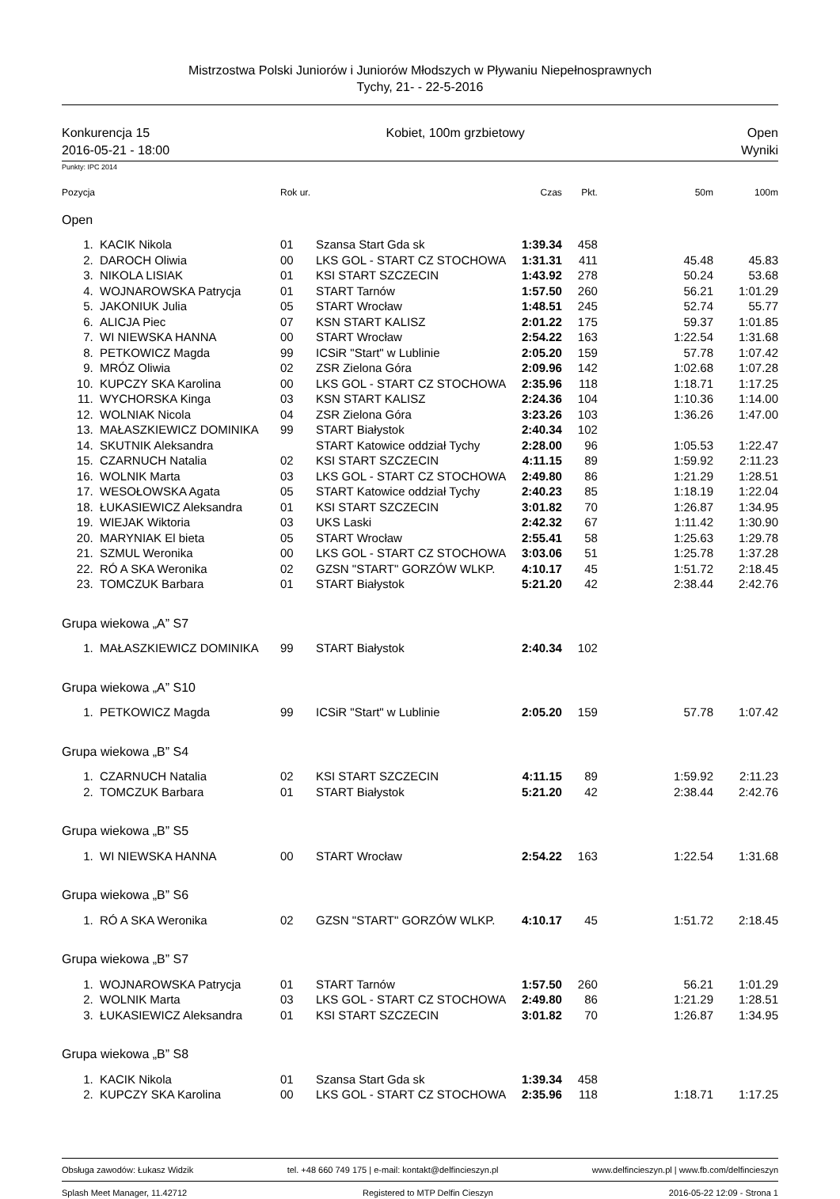Mistrzostwa Polski Juniorów i Juniorów Młodszych w Pływaniu Niepełnosprawnych
Tychy, 21- - 22-5-2016
Konkurencja 15
2016-05-21 - 18:00 Kobiet, 100m grzbietowy Open
Wyniki
Punkty: IPC 2014
| Pozycja | | Rok ur. | | Czas | Pkt. | 50m | 100m |
| --- | --- | --- | --- | --- | --- | --- | --- |
| Open | | | | | | | |
| 1. | KACIK Nikola | 01 | Szansa Start Gda sk | 1:39.34 | 458 | | |
| 2. | DAROCH Oliwia | 00 | LKS GOL - START CZ STOCHOWA | 1:31.31 | 411 | 45.48 | 45.83 |
| 3. | NIKOLA LISIAK | 01 | KSI START SZCZECIN | 1:43.92 | 278 | 50.24 | 53.68 |
| 4. | WOJNAROWSKA Patrycja | 01 | START Tarnów | 1:57.50 | 260 | 56.21 | 1:01.29 |
| 5. | JAKONIUK Julia | 05 | START Wrocław | 1:48.51 | 245 | 52.74 | 55.77 |
| 6. | ALICJA Piec | 07 | KSN START KALISZ | 2:01.22 | 175 | 59.37 | 1:01.85 |
| 7. | WI NIEWSKA HANNA | 00 | START Wrocław | 2:54.22 | 163 | 1:22.54 | 1:31.68 |
| 8. | PETKOWICZ Magda | 99 | ICSiR "Start" w Lublinie | 2:05.20 | 159 | 57.78 | 1:07.42 |
| 9. | MRÓZ Oliwia | 02 | ZSR Zielona Góra | 2:09.96 | 142 | 1:02.68 | 1:07.28 |
| 10. | KUPCZY SKA Karolina | 00 | LKS GOL - START CZ STOCHOWA | 2:35.96 | 118 | 1:18.71 | 1:17.25 |
| 11. | WYCHORSKA Kinga | 03 | KSN START KALISZ | 2:24.36 | 104 | 1:10.36 | 1:14.00 |
| 12. | WOLNIAK Nicola | 04 | ZSR Zielona Góra | 3:23.26 | 103 | 1:36.26 | 1:47.00 |
| 13. | MAŁASZKIEWICZ DOMINIKA | 99 | START Białystok | 2:40.34 | 102 | | |
| 14. | SKUTNIK Aleksandra | | START Katowice oddział Tychy | 2:28.00 | 96 | 1:05.53 | 1:22.47 |
| 15. | CZARNUCH Natalia | 02 | KSI START SZCZECIN | 4:11.15 | 89 | 1:59.92 | 2:11.23 |
| 16. | WOLNIK Marta | 03 | LKS GOL - START CZ STOCHOWA | 2:49.80 | 86 | 1:21.29 | 1:28.51 |
| 17. | WESOŁOWSKA Agata | 05 | START Katowice oddział Tychy | 2:40.23 | 85 | 1:18.19 | 1:22.04 |
| 18. | ŁUKASIEWICZ Aleksandra | 01 | KSI START SZCZECIN | 3:01.82 | 70 | 1:26.87 | 1:34.95 |
| 19. | WIEJAK Wiktoria | 03 | UKS Laski | 2:42.32 | 67 | 1:11.42 | 1:30.90 |
| 20. | MARYNIAK El bieta | 05 | START Wrocław | 2:55.41 | 58 | 1:25.63 | 1:29.78 |
| 21. | SZMUL Weronika | 00 | LKS GOL - START CZ STOCHOWA | 3:03.06 | 51 | 1:25.78 | 1:37.28 |
| 22. | RÓ A SKA Weronika | 02 | GZSN "START" GORZÓW WLKP. | 4:10.17 | 45 | 1:51.72 | 2:18.45 |
| 23. | TOMCZUK Barbara | 01 | START Białystok | 5:21.20 | 42 | 2:38.44 | 2:42.76 |
| Grupa wiekowa „A” S7 | | | | | | | |
| 1. | MAŁASZKIEWICZ DOMINIKA | 99 | START Białystok | 2:40.34 | 102 | | |
| Grupa wiekowa „A” S10 | | | | | | | |
| 1. | PETKOWICZ Magda | 99 | ICSiR "Start" w Lublinie | 2:05.20 | 159 | 57.78 | 1:07.42 |
| Grupa wiekowa „B” S4 | | | | | | | |
| 1. | CZARNUCH Natalia | 02 | KSI START SZCZECIN | 4:11.15 | 89 | 1:59.92 | 2:11.23 |
| 2. | TOMCZUK Barbara | 01 | START Białystok | 5:21.20 | 42 | 2:38.44 | 2:42.76 |
| Grupa wiekowa „B” S5 | | | | | | | |
| 1. | WI NIEWSKA HANNA | 00 | START Wrocław | 2:54.22 | 163 | 1:22.54 | 1:31.68 |
| Grupa wiekowa „B” S6 | | | | | | | |
| 1. | RÓ A SKA Weronika | 02 | GZSN "START" GORZÓW WLKP. | 4:10.17 | 45 | 1:51.72 | 2:18.45 |
| Grupa wiekowa „B” S7 | | | | | | | |
| 1. | WOJNAROWSKA Patrycja | 01 | START Tarnów | 1:57.50 | 260 | 56.21 | 1:01.29 |
| 2. | WOLNIK Marta | 03 | LKS GOL - START CZ STOCHOWA | 2:49.80 | 86 | 1:21.29 | 1:28.51 |
| 3. | ŁUKASIEWICZ Aleksandra | 01 | KSI START SZCZECIN | 3:01.82 | 70 | 1:26.87 | 1:34.95 |
| Grupa wiekowa „B” S8 | | | | | | | |
| 1. | KACIK Nikola | 01 | Szansa Start Gda sk | 1:39.34 | 458 | | |
| 2. | KUPCZY SKA Karolina | 00 | LKS GOL - START CZ STOCHOWA | 2:35.96 | 118 | 1:18.71 | 1:17.25 |
Obsługa zawodów: Łukasz Widzik tel. +48 660 749 175 | e-mail: kontakt@delfincieszyn.pl www.delfincieszyn.pl | www.fb.com/delfincieszyn
Splash Meet Manager, 11.42712 Registered to MTP Delfin Cieszyn 2016-05-22 12:09 - Strona 1